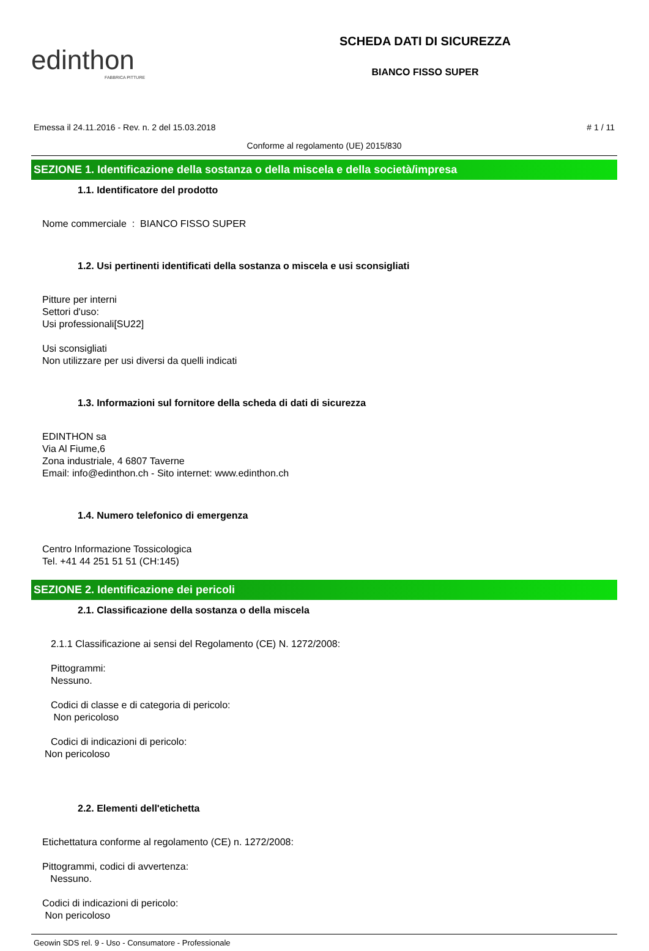edinthon
FABBRICA PITTURE
SCHEDA DATI DI SICUREZZA
BIANCO FISSO SUPER
Emessa il 24.11.2016 - Rev. n. 2 del 15.03.2018 # 1 / 11
Conforme al regolamento (UE) 2015/830
SEZIONE 1. Identificazione della sostanza o della miscela e della società/impresa
1.1. Identificatore del prodotto
Nome commerciale : BIANCO FISSO SUPER
1.2. Usi pertinenti identificati della sostanza o miscela e usi sconsigliati
Pitture per interni
Settori d'uso:
Usi professionali[SU22]
Usi sconsigliati
Non utilizzare per usi diversi da quelli indicati
1.3. Informazioni sul fornitore della scheda di dati di sicurezza
EDINTHON sa
Via Al Fiume,6
Zona industriale, 4 6807 Taverne
Email: info@edinthon.ch - Sito internet: www.edinthon.ch
1.4. Numero telefonico di emergenza
Centro Informazione Tossicologica
Tel. +41 44 251 51 51 (CH:145)
SEZIONE 2. Identificazione dei pericoli
2.1. Classificazione della sostanza o della miscela
2.1.1 Classificazione ai sensi del Regolamento (CE) N. 1272/2008:
Pittogrammi:
Nessuno.
Codici di classe e di categoria di pericolo:
Non pericoloso
Codici di indicazioni di pericolo:
Non pericoloso
2.2. Elementi dell'etichetta
Etichettatura conforme al regolamento (CE) n. 1272/2008:
Pittogrammi, codici di avvertenza:
Nessuno.
Codici di indicazioni di pericolo:
Non pericoloso
Geowin SDS rel. 9 - Uso - Consumatore - Professionale